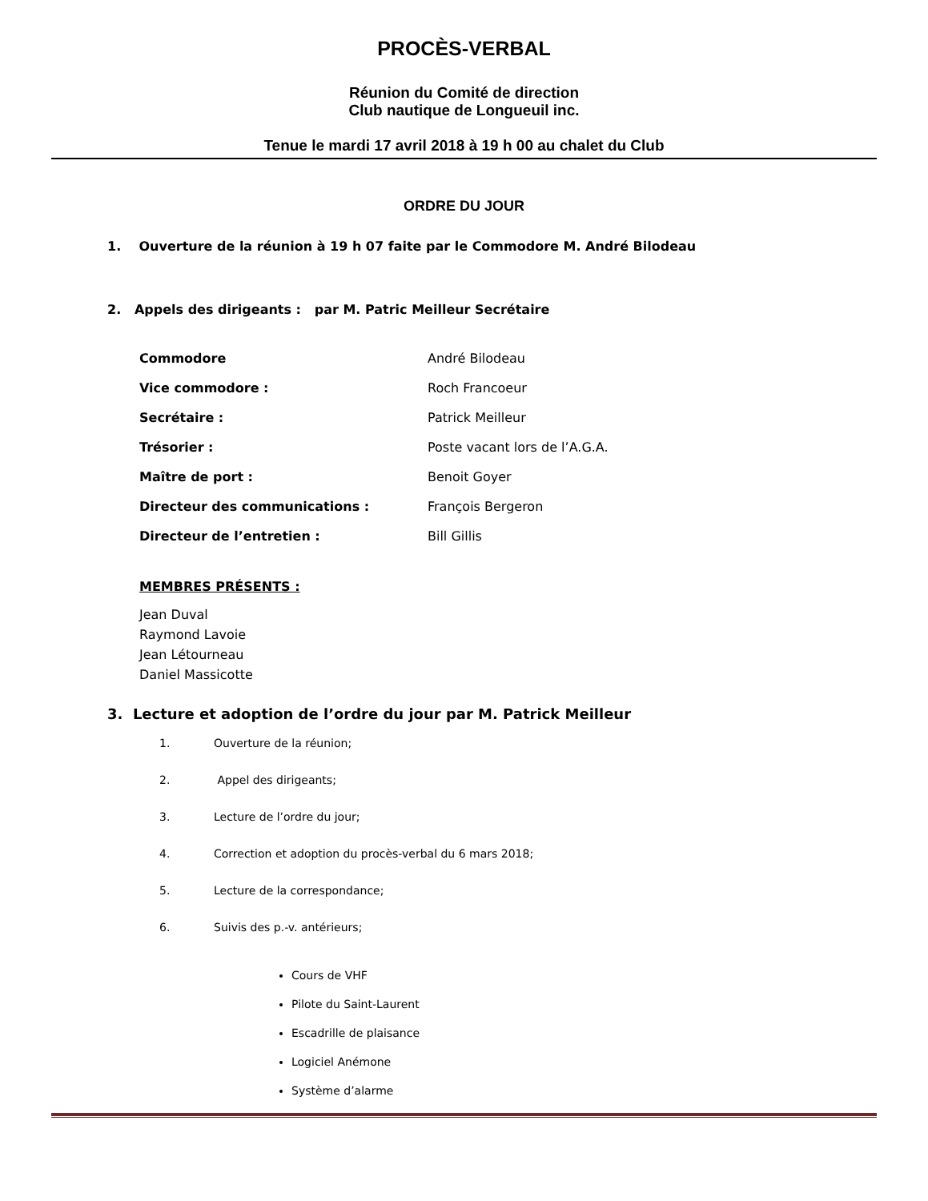PROCÈS-VERBAL
Réunion du Comité de direction
Club nautique de Longueuil inc.
Tenue le mardi 17 avril 2018 à 19 h 00 au chalet du Club
ORDRE DU JOUR
1. Ouverture de la réunion à 19 h 07 faite par le Commodore M. André Bilodeau
2. Appels des dirigeants : par M. Patric Meilleur Secrétaire
| Commodore | André Bilodeau |
| Vice commodore : | Roch Francoeur |
| Secrétaire : | Patrick Meilleur |
| Trésorier : | Poste vacant lors de l’A.G.A. |
| Maître de port : | Benoit Goyer |
| Directeur des communications : | François Bergeron |
| Directeur de l’entretien : | Bill Gillis |
MEMBRES PRÉSENTS :
Jean Duval
Raymond Lavoie
Jean Létourneau
Daniel Massicotte
3. Lecture et adoption de l’ordre du jour par M. Patrick Meilleur
1. Ouverture de la réunion;
2. Appel des dirigeants;
3. Lecture de l’ordre du jour;
4. Correction et adoption du procès-verbal du 6 mars 2018;
5. Lecture de la correspondance;
6. Suivis des p.-v. antérieurs;
Cours de VHF
Pilote du Saint-Laurent
Escadrille de plaisance
Logiciel Anémone
Système d’alarme